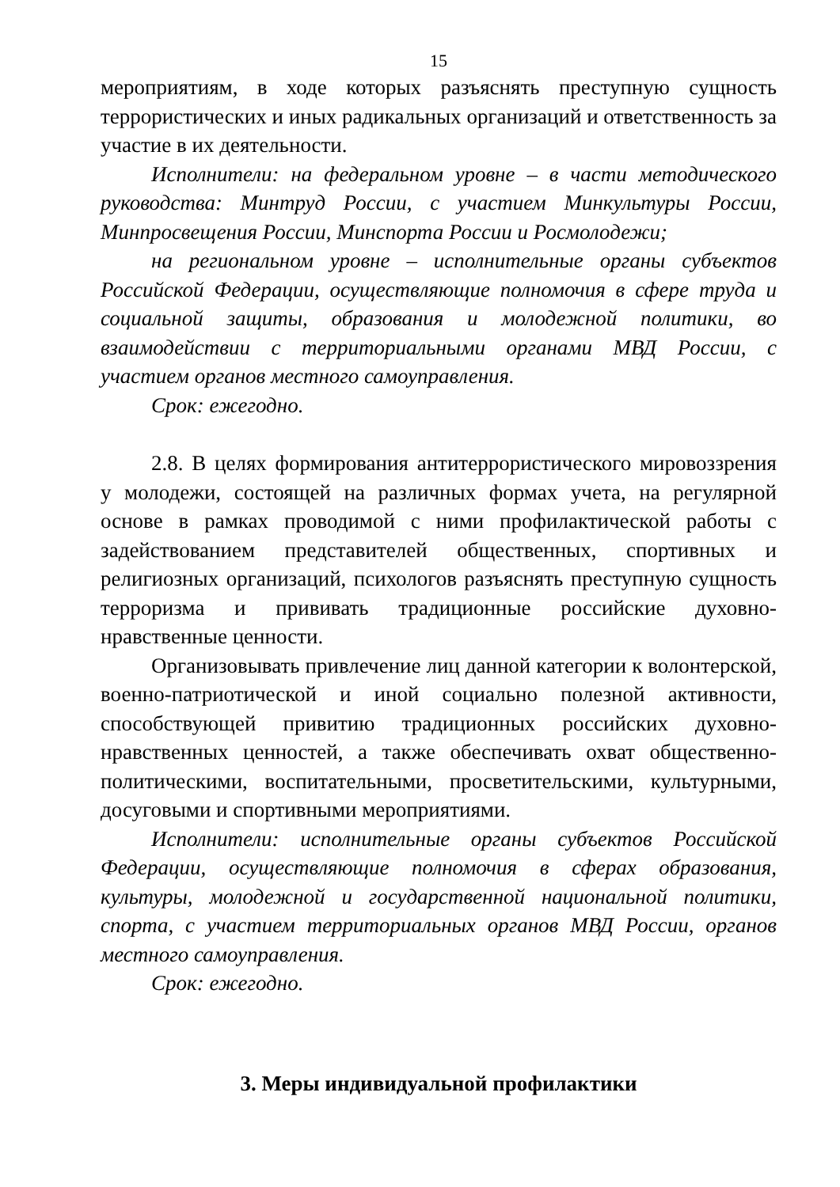15
мероприятиям, в ходе которых разъяснять преступную сущность террористических и иных радикальных организаций и ответственность за участие в их деятельности.
Исполнители: на федеральном уровне – в части методического руководства: Минтруд России, с участием Минкультуры России, Минпросвещения России, Минспорта России и Росмолодежи;
на региональном уровне – исполнительные органы субъектов Российской Федерации, осуществляющие полномочия в сфере труда и социальной защиты, образования и молодежной политики, во взаимодействии с территориальными органами МВД России, с участием органов местного самоуправления.
Срок: ежегодно.
2.8. В целях формирования антитеррористического мировоззрения у молодежи, состоящей на различных формах учета, на регулярной основе в рамках проводимой с ними профилактической работы с задействованием представителей общественных, спортивных и религиозных организаций, психологов разъяснять преступную сущность терроризма и прививать традиционные российские духовно-нравственные ценности.
Организовывать привлечение лиц данной категории к волонтерской, военно-патриотической и иной социально полезной активности, способствующей привитию традиционных российских духовно-нравственных ценностей, а также обеспечивать охват общественно-политическими, воспитательными, просветительскими, культурными, досуговыми и спортивными мероприятиями.
Исполнители: исполнительные органы субъектов Российской Федерации, осуществляющие полномочия в сферах образования, культуры, молодежной и государственной национальной политики, спорта, с участием территориальных органов МВД России, органов местного самоуправления.
Срок: ежегодно.
3. Меры индивидуальной профилактики